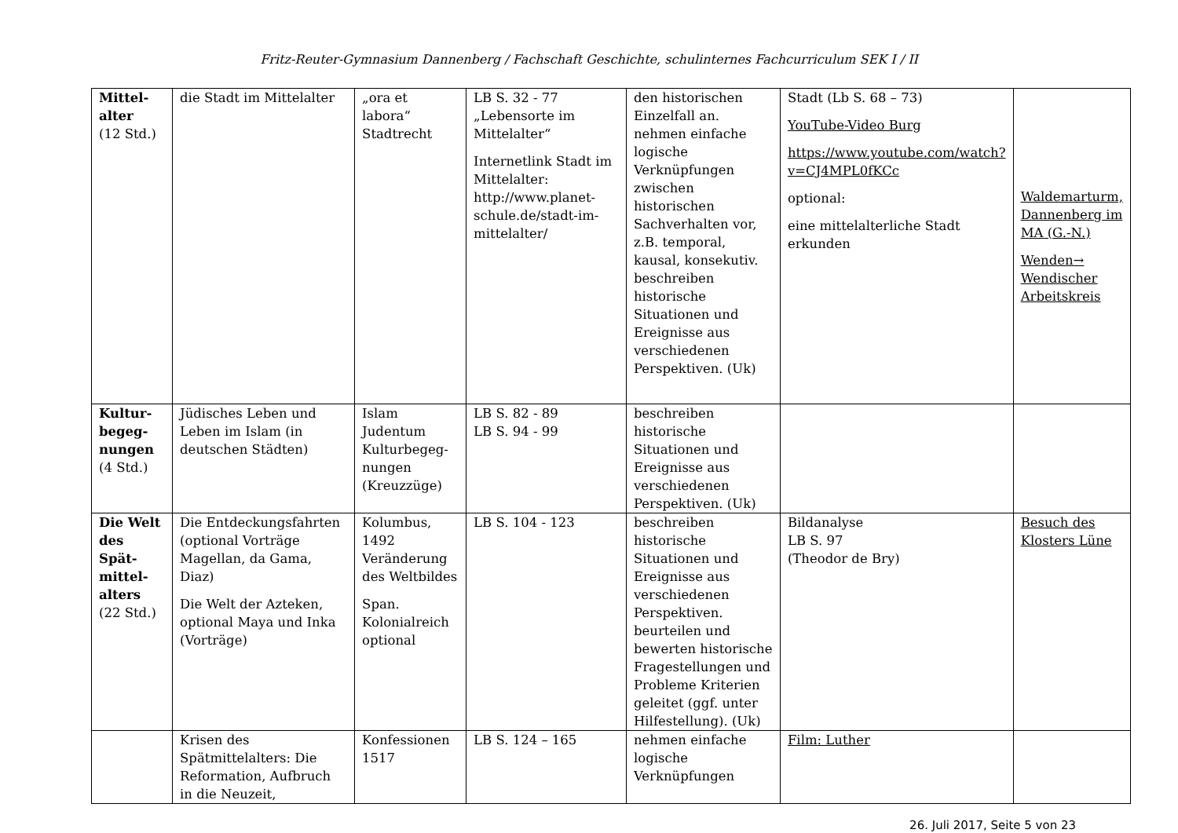Fritz-Reuter-Gymnasium Dannenberg / Fachschaft Geschichte, schulinternes Fachcurriculum SEK I / II
| Mittel- alter (12 Std.) | die Stadt im Mittelalter | „ora et labora“ Stadtrecht | LB S. 32 - 77 „Lebensorte im Mittelalter“ Internetlink Stadt im Mittelalter: http://www.planet-schule.de/stadt-im-mittelalter/ | den historischen Einzelfall an. nehmen einfache logische Verknüpfungen zwischen historischen Sachverhalten vor, z.B. temporal, kausal, konsekutiv. beschreiben historische Situationen und Ereignisse aus verschiedenen Perspektiven. (Uk) | Stadt (Lb S. 68 – 73) YouTube-Video Burg https://www.youtube.com/watch?v=CJ4MPL0fKCc optional: eine mittelalterliche Stadt erkunden | Waldemarturm, Dannenberg im MA (G.-N.) Wenden→ Wendischer Arbeitskreis |
| Kultur- begeg- nungen (4 Std.) | Jüdisches Leben und Leben im Islam (in deutschen Städten) | Islam Judentum Kulturbegeg- nungen (Kreuzzüge) | LB S. 82 - 89 LB S. 94 - 99 | beschreiben historische Situationen und Ereignisse aus verschiedenen Perspektiven. (Uk) | | |
| Die Welt des Spät- mittel- alters (22 Std.) | Die Entdeckungsfahrten (optional Vorträge Magellan, da Gama, Diaz) Die Welt der Azteken, optional Maya und Inka (Vorträge) | Kolumbus, 1492 Veränderung des Weltbildes Span. Kolonialreich optional | LB S. 104 - 123 | beschreiben historische Situationen und Ereignisse aus verschiedenen Perspektiven. beurteilen und bewerten historische Fragestellungen und Probleme Kriterien geleitet (ggf. unter Hilfestellung). (Uk) | Bildanalyse LB S. 97 (Theodor de Bry) | Besuch des Klosters Lüne |
| | Krisen des Spätmittelalters: Die Reformation, Aufbruch in die Neuzeit, | Konfessionen 1517 | LB S. 124 – 165 | nehmen einfache logische Verknüpfungen | Film: Luther | |
26. Juli 2017, Seite 5 von 23